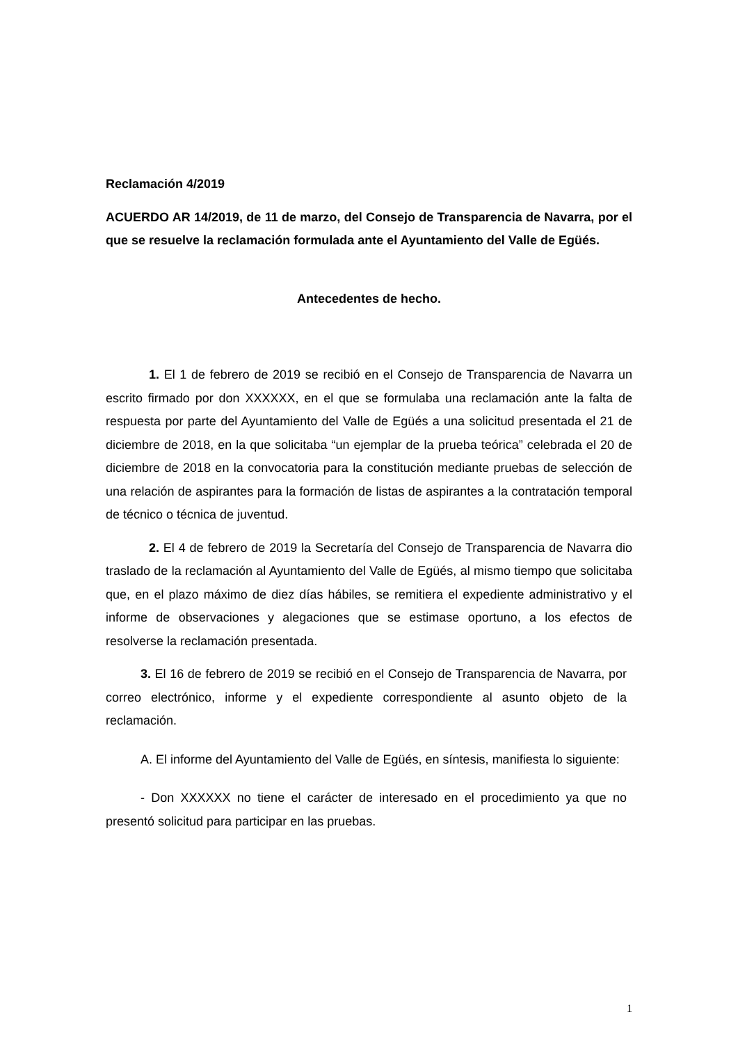Reclamación 4/2019
ACUERDO AR 14/2019, de 11 de marzo, del Consejo de Transparencia de Navarra, por el que se resuelve la reclamación formulada ante el Ayuntamiento del Valle de Egüés.
Antecedentes de hecho.
1. El 1 de febrero de 2019 se recibió en el Consejo de Transparencia de Navarra un escrito firmado por don XXXXXX, en el que se formulaba una reclamación ante la falta de respuesta por parte del Ayuntamiento del Valle de Egüés a una solicitud presentada el 21 de diciembre de 2018, en la que solicitaba “un ejemplar de la prueba teórica” celebrada el 20 de diciembre de 2018 en la convocatoria para la constitución mediante pruebas de selección de una relación de aspirantes para la formación de listas de aspirantes a la contratación temporal de técnico o técnica de juventud.
2. El 4 de febrero de 2019 la Secretaría del Consejo de Transparencia de Navarra dio traslado de la reclamación al Ayuntamiento del Valle de Egüés, al mismo tiempo que solicitaba que, en el plazo máximo de diez días hábiles, se remitiera el expediente administrativo y el informe de observaciones y alegaciones que se estimase oportuno, a los efectos de resolverse la reclamación presentada.
3. El 16 de febrero de 2019 se recibió en el Consejo de Transparencia de Navarra, por correo electrónico, informe y el expediente correspondiente al asunto objeto de la reclamación.
A. El informe del Ayuntamiento del Valle de Egüés, en síntesis, manifiesta lo siguiente:
- Don XXXXXX no tiene el carácter de interesado en el procedimiento ya que no presentó solicitud para participar en las pruebas.
1